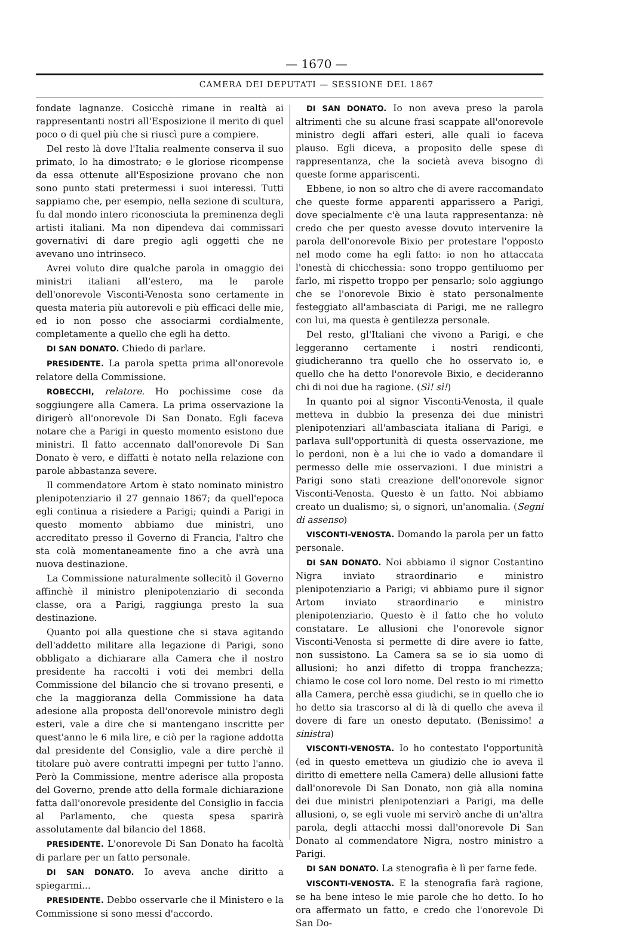— 1670 —
CAMERA DEI DEPUTATI — SESSIONE DEL 1867
fondate lagnanze. Cosicchè rimane in realtà ai rappresentanti nostri all'Esposizione il merito di quel poco o di quel più che si riuscì pure a compiere.
Del resto là dove l'Italia realmente conserva il suo primato, lo ha dimostrato; e le gloriose ricompense da essa ottenute all'Esposizione provano che non sono punto stati pretermessi i suoi interessi. Tutti sappiamo che, per esempio, nella sezione di scultura, fu dal mondo intero riconosciuta la preminenza degli artisti italiani. Ma non dipendeva dai commissari governativi di dare pregio agli oggetti che ne avevano uno intrinseco.
Avrei voluto dire qualche parola in omaggio dei ministri italiani all'estero, ma le parole dell'onorevole Visconti-Venosta sono certamente in questa materia più autorevoli e più efficaci delle mie, ed io non posso che associarmi cordialmente, completamente a quello che egli ha detto.
DI SAN DONATO. Chiedo di parlare.
PRESIDENTE. La parola spetta prima all'onorevole relatore della Commissione.
ROBECCHI, relatore. Ho pochissime cose da soggiungere alla Camera. La prima osservazione la dirigerò all'onorevole Di San Donato. Egli faceva notare che a Parigi in questo momento esistono due ministri. Il fatto accennato dall'onorevole Di San Donato è vero, e diffatti è notato nella relazione con parole abbastanza severe.
Il commendatore Artom è stato nominato ministro plenipotenziario il 27 gennaio 1867; da quell'epoca egli continua a risiedere a Parigi; quindi a Parigi in questo momento abbiamo due ministri, uno accreditato presso il Governo di Francia, l'altro che sta colà momentaneamente fino a che avrà una nuova destinazione.
La Commissione naturalmente sollecitò il Governo affinchè il ministro plenipotenziario di seconda classe, ora a Parigi, raggiunga presto la sua destinazione.
Quanto poi alla questione che si stava agitando dell'addetto militare alla legazione di Parigi, sono obbligato a dichiarare alla Camera che il nostro presidente ha raccolti i voti dei membri della Commissione del bilancio che si trovano presenti, e che la maggioranza della Commissione ha data adesione alla proposta dell'onorevole ministro degli esteri, vale a dire che si mantengano inscritte per quest'anno le 6 mila lire, e ciò per la ragione addotta dal presidente del Consiglio, vale a dire perchè il titolare può avere contratti impegni per tutto l'anno. Però la Commissione, mentre aderisce alla proposta del Governo, prende atto della formale dichiarazione fatta dall'onorevole presidente del Consiglio in faccia al Parlamento, che questa spesa sparirà assolutamente dal bilancio del 1868.
PRESIDENTE. L'onorevole Di San Donato ha facoltà di parlare per un fatto personale.
DI SAN DONATO. Io aveva anche diritto a spiegarmi...
PRESIDENTE. Debbo osservarle che il Ministero e la Commissione si sono messi d'accordo.
DI SAN DONATO. Io non aveva preso la parola altrimenti che su alcune frasi scappate all'onorevole ministro degli affari esteri, alle quali io faceva plauso. Egli diceva, a proposito delle spese di rappresentanza, che la società aveva bisogno di queste forme appariscenti.
Ebbene, io non so altro che di avere raccomandato che queste forme apparenti apparissero a Parigi, dove specialmente c'è una lauta rappresentanza: nè credo che per questo avesse dovuto intervenire la parola dell'onorevole Bixio per protestare l'opposto nel modo come ha egli fatto: io non ho attaccata l'onestà di chicchessia: sono troppo gentiluomo per farlo, mi rispetto troppo per pensarlo; solo aggiungo che se l'onorevole Bixio è stato personalmente festeggiato all'ambasciata di Parigi, me ne rallegro con lui, ma questa è gentilezza personale.
Del resto, gl'Italiani che vivono a Parigi, e che leggeranno certamente i nostri rendiconti, giudicheranno tra quello che ho osservato io, e quello che ha detto l'onorevole Bixio, e decideranno chi di noi due ha ragione. (Sì! sì!)
In quanto poi al signor Visconti-Venosta, il quale metteva in dubbio la presenza dei due ministri plenipotenziari all'ambasciata italiana di Parigi, e parlava sull'opportunità di questa osservazione, me lo perdoni, non è a lui che io vado a domandare il permesso delle mie osservazioni. I due ministri a Parigi sono stati creazione dell'onorevole signor Visconti-Venosta. Questo è un fatto. Noi abbiamo creato un dualismo; sì, o signori, un'anomalia. (Segni di assenso)
VISCONTI-VENOSTA. Domando la parola per un fatto personale.
DI SAN DONATO. Noi abbiamo il signor Costantino Nigra inviato straordinario e ministro plenipotenziario a Parigi; vi abbiamo pure il signor Artom inviato straordinario e ministro plenipotenziario. Questo è il fatto che ho voluto constatare. Le allusioni che l'onorevole signor Visconti-Venosta si permette di dire avere io fatte, non sussistono. La Camera sa se io sia uomo di allusioni; ho anzi difetto di troppa franchezza; chiamo le cose col loro nome. Del resto io mi rimetto alla Camera, perchè essa giudichi, se in quello che io ho detto sia trascorso al di là di quello che aveva il dovere di fare un onesto deputato. (Benissimo! a sinistra)
VISCONTI-VENOSTA. Io ho contestato l'opportunità (ed in questo emetteva un giudizio che io aveva il diritto di emettere nella Camera) delle allusioni fatte dall'onorevole Di San Donato, non già alla nomina dei due ministri plenipotenziari a Parigi, ma delle allusioni, o, se egli vuole mi servirò anche di un'altra parola, degli attacchi mossi dall'onorevole Di San Donato al commendatore Nigra, nostro ministro a Parigi.
DI SAN DONATO. La stenografia è lì per farne fede.
VISCONTI-VENOSTA. E la stenografia farà ragione, se ha bene inteso le mie parole che ho detto. Io ho ora affermato un fatto, e credo che l'onorevole Di San Do-